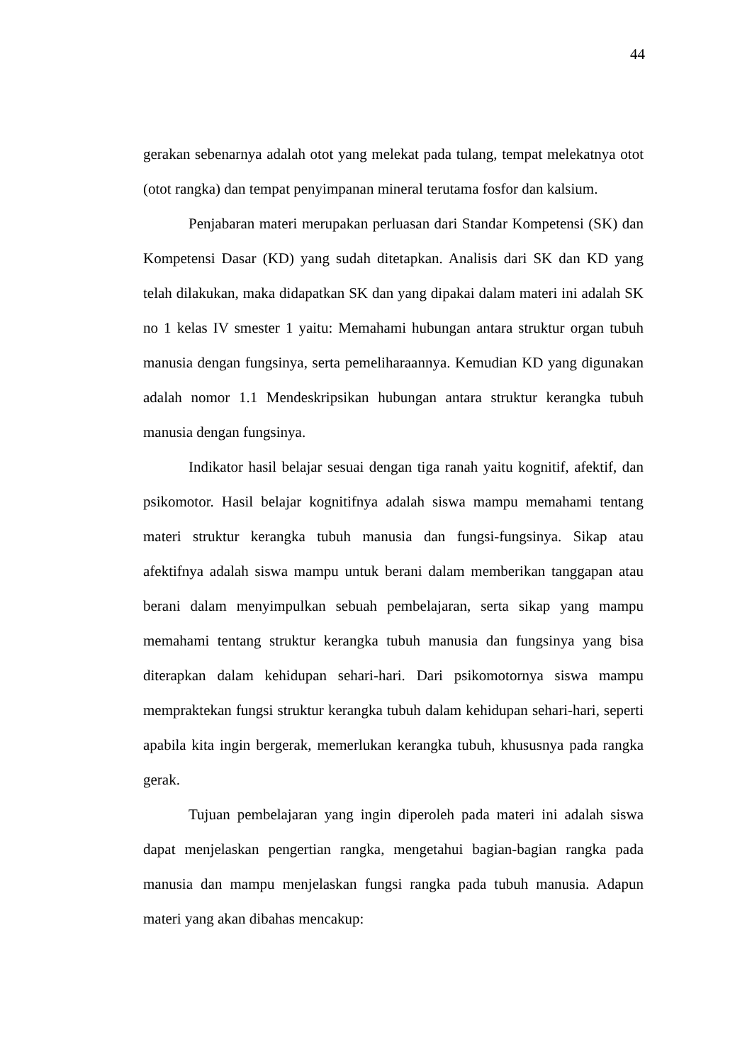44
gerakan sebenarnya adalah otot yang melekat pada tulang, tempat melekatnya otot (otot rangka) dan tempat penyimpanan mineral terutama fosfor dan kalsium.
Penjabaran materi merupakan perluasan dari Standar Kompetensi (SK) dan Kompetensi Dasar (KD) yang sudah ditetapkan. Analisis dari SK dan KD yang telah dilakukan, maka didapatkan SK dan yang dipakai dalam materi ini adalah SK no 1 kelas IV smester 1 yaitu: Memahami hubungan antara struktur organ tubuh manusia dengan fungsinya, serta pemeliharaannya. Kemudian KD yang digunakan adalah nomor 1.1 Mendeskripsikan hubungan antara struktur kerangka tubuh manusia dengan fungsinya.
Indikator hasil belajar sesuai dengan tiga ranah yaitu kognitif, afektif, dan psikomotor. Hasil belajar kognitifnya adalah siswa mampu memahami tentang materi struktur kerangka tubuh manusia dan fungsi-fungsinya. Sikap atau afektifnya adalah siswa mampu untuk berani dalam memberikan tanggapan atau berani dalam menyimpulkan sebuah pembelajaran, serta sikap yang mampu memahami tentang struktur kerangka tubuh manusia dan fungsinya yang bisa diterapkan dalam kehidupan sehari-hari. Dari psikomotornya siswa mampu mempraktekan fungsi struktur kerangka tubuh dalam kehidupan sehari-hari, seperti apabila kita ingin bergerak, memerlukan kerangka tubuh, khususnya pada rangka gerak.
Tujuan pembelajaran yang ingin diperoleh pada materi ini adalah siswa dapat menjelaskan pengertian rangka, mengetahui bagian-bagian rangka pada manusia dan mampu menjelaskan fungsi rangka pada tubuh manusia. Adapun materi yang akan dibahas mencakup: